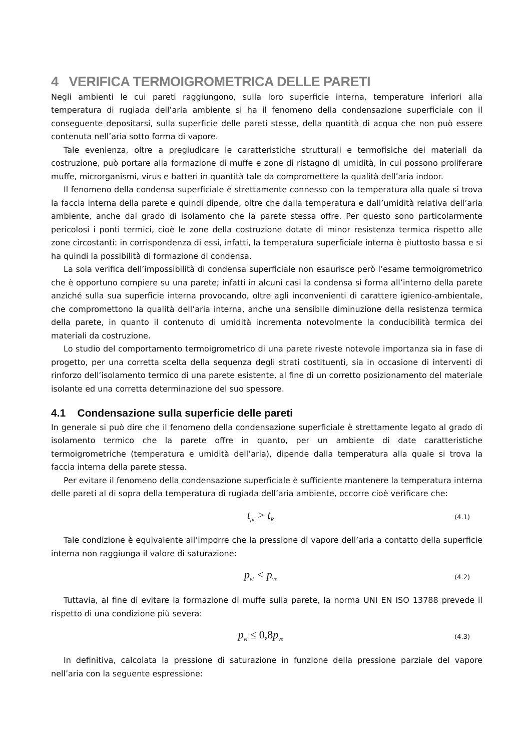4 VERIFICA TERMOIGROMETRICA DELLE PARETI
Negli ambienti le cui pareti raggiungono, sulla loro superficie interna, temperature inferiori alla temperatura di rugiada dell’aria ambiente si ha il fenomeno della condensazione superficiale con il conseguente depositarsi, sulla superficie delle pareti stesse, della quantità di acqua che non può essere contenuta nell’aria sotto forma di vapore.
Tale evenienza, oltre a pregiudicare le caratteristiche strutturali e termofisiche dei materiali da costruzione, può portare alla formazione di muffe e zone di ristagno di umidità, in cui possono proliferare muffe, microrganismi, virus e batteri in quantità tale da compromettere la qualità dell’aria indoor.
Il fenomeno della condensa superficiale è strettamente connesso con la temperatura alla quale si trova la faccia interna della parete e quindi dipende, oltre che dalla temperatura e dall’umidità relativa dell’aria ambiente, anche dal grado di isolamento che la parete stessa offre. Per questo sono particolarmente pericolosi i ponti termici, cioè le zone della costruzione dotate di minor resistenza termica rispetto alle zone circostanti: in corrispondenza di essi, infatti, la temperatura superficiale interna è piuttosto bassa e si ha quindi la possibilità di formazione di condensa.
La sola verifica dell’impossibilità di condensa superficiale non esaurisce però l’esame termoigrometrico che è opportuno compiere su una parete; infatti in alcuni casi la condensa si forma all’interno della parete anziché sulla sua superficie interna provocando, oltre agli inconvenienti di carattere igienico-ambientale, che compromettono la qualità dell’aria interna, anche una sensibile diminuzione della resistenza termica della parete, in quanto il contenuto di umidità incrementa notevolmente la conducibilità termica dei materiali da costruzione.
Lo studio del comportamento termoigrometrico di una parete riveste notevole importanza sia in fase di progetto, per una corretta scelta della sequenza degli strati costituenti, sia in occasione di interventi di rinforzo dell’isolamento termico di una parete esistente, al fine di un corretto posizionamento del materiale isolante ed una corretta determinazione del suo spessore.
4.1 Condensazione sulla superficie delle pareti
In generale si può dire che il fenomeno della condensazione superficiale è strettamente legato al grado di isolamento termico che la parete offre in quanto, per un ambiente di date caratteristiche termoigrometriche (temperatura e umidità dell’aria), dipende dalla temperatura alla quale si trova la faccia interna della parete stessa.
Per evitare il fenomeno della condensazione superficiale è sufficiente mantenere la temperatura interna delle pareti al di sopra della temperatura di rugiada dell’aria ambiente, occorre cioè verificare che:
t<sub>pi</sub> > t<sub>R</sub> (4.1)
Tale condizione è equivalente all’imporre che la pressione di vapore dell’aria a contatto della superficie interna non raggiunga il valore di saturazione:
p<sub>vi</sub> < p<sub>vs</sub> (4.2)
Tuttavia, al fine di evitare la formazione di muffe sulla parete, la norma UNI EN ISO 13788 prevede il rispetto di una condizione più severa:
p<sub>vi</sub> ≤ 0,8p<sub>vs</sub> (4.3)
In definitiva, calcolata la pressione di saturazione in funzione della pressione parziale del vapore nell’aria con la seguente espressione: